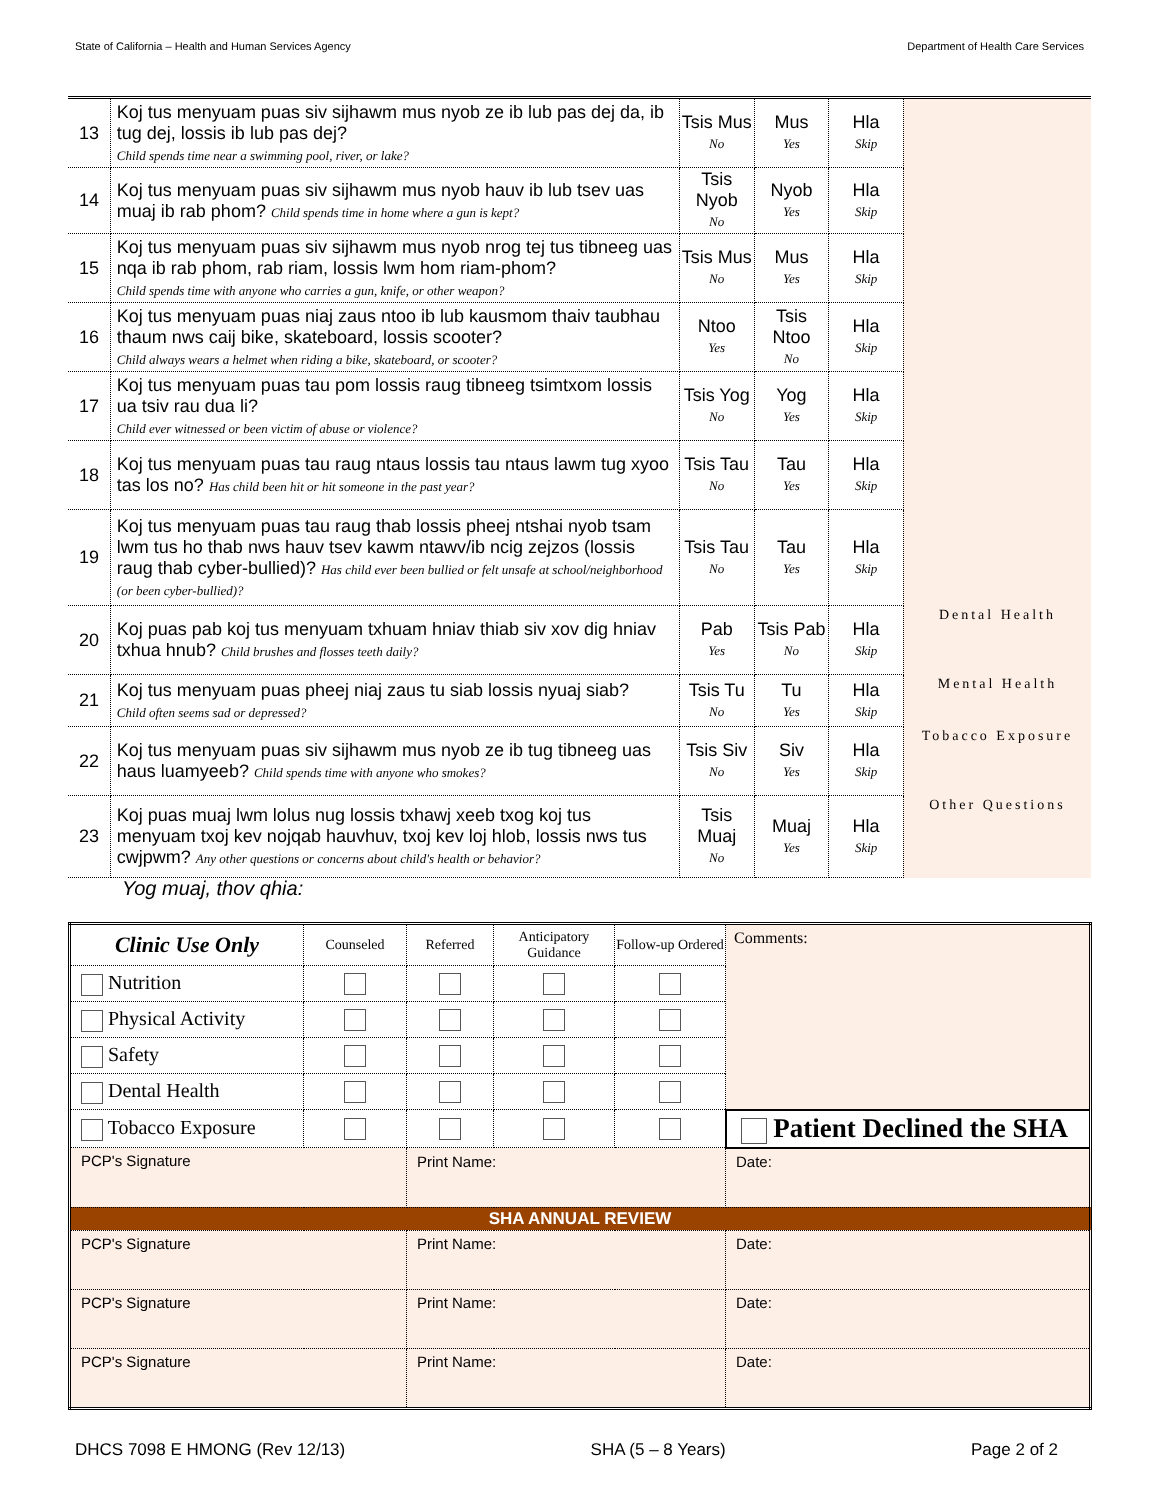State of California – Health and Human Services Agency Department of Health Care Services
| 13 | Koj tus menyuam puas siv sijhawm mus nyob ze ib lub pas dej da, ib tug dej, lossis ib lub pas dej? Child spends time near a swimming pool, river, or lake? | Tsis Mus No | Mus Yes | Hla Skip | |
| 14 | Koj tus menyuam puas siv sijhawm mus nyob hauv ib lub tsev uas muaj ib rab phom? Child spends time in home where a gun is kept? | Tsis Nyob No | Nyob Yes | Hla Skip | |
| 15 | Koj tus menyuam puas siv sijhawm mus nyob nrog tej tus tibneeg uas nqa ib rab phom, rab riam, lossis lwm hom riam-phom? Child spends time with anyone who carries a gun, knife, or other weapon? | Tsis Mus No | Mus Yes | Hla Skip | |
| 16 | Koj tus menyuam puas niaj zaus ntoo ib lub kausmom thaiv taubhau thaum nws caij bike, skateboard, lossis scooter? Child always wears a helmet when riding a bike, skateboard, or scooter? | Ntoo Yes | Tsis Ntoo No | Hla Skip | |
| 17 | Koj tus menyuam puas tau pom lossis raug tibneeg tsimtxom lossis ua tsiv rau dua li? Child ever witnessed or been victim of abuse or violence? | Tsis Yog No | Yog Yes | Hla Skip | |
| 18 | Koj tus menyuam puas tau raug ntaus lossis tau ntaus lawm tug xyoo tas los no? Has child been hit or hit someone in the past year? | Tsis Tau No | Tau Yes | Hla Skip | |
| 19 | Koj tus menyuam puas tau raug thab lossis pheej ntshai nyob tsam lwm tus ho thab nws hauv tsev kawm ntawv/ib ncig zejzos (lossis raug thab cyber-bullied)? Has child ever been bullied or felt unsafe at school/neighborhood (or been cyber-bullied)? | Tsis Tau No | Tau Yes | Hla Skip | |
| 20 | Koj puas pab koj tus menyuam txhuam hniav thiab siv xov dig hniav txhua hnub? Child brushes and flosses teeth daily? | Pab Yes | Tsis Pab No | Hla Skip | Dental Health |
| 21 | Koj tus menyuam puas pheej niaj zaus tu siab lossis nyuaj siab? Child often seems sad or depressed? | Tsis Tu No | Tu Yes | Hla Skip | Mental Health |
| 22 | Koj tus menyuam puas siv sijhawm mus nyob ze ib tug tibneeg uas haus luamyeeb? Child spends time with anyone who smokes? | Tsis Siv No | Siv Yes | Hla Skip | Tobacco Exposure |
| 23 | Koj puas muaj lwm lolus nug lossis txhawj xeeb txog koj tus menyuam txoj kev nojqab hauvhuv, txoj kev loj hlob, lossis nws tus cwjpwm? Any other questions or concerns about child's health or behavior? | Tsis Muaj No | Muaj Yes | Hla Skip | Other Questions |
Yog muaj, thov qhia:
| Clinic Use Only | Counseled | Referred | Anticipatory Guidance | Follow-up Ordered | Comments: | |
| Nutrition | | | | | | |
| Physical Activity | | | | | | |
| Safety | | | | | | |
| Dental Health | | | | | | |
| Tobacco Exposure | | | | | Patient Declined the SHA | |
| PCP's Signature | | Print Name: | | | | Date: |
| SHA ANNUAL REVIEW | | | | | | |
| PCP's Signature | | Print Name: | | | | Date: |
| PCP's Signature | | Print Name: | | | | Date: |
| PCP's Signature | | Print Name: | | | | Date: |
DHCS 7098 E HMONG (Rev 12/13) SHA (5 – 8 Years) Page 2 of 2